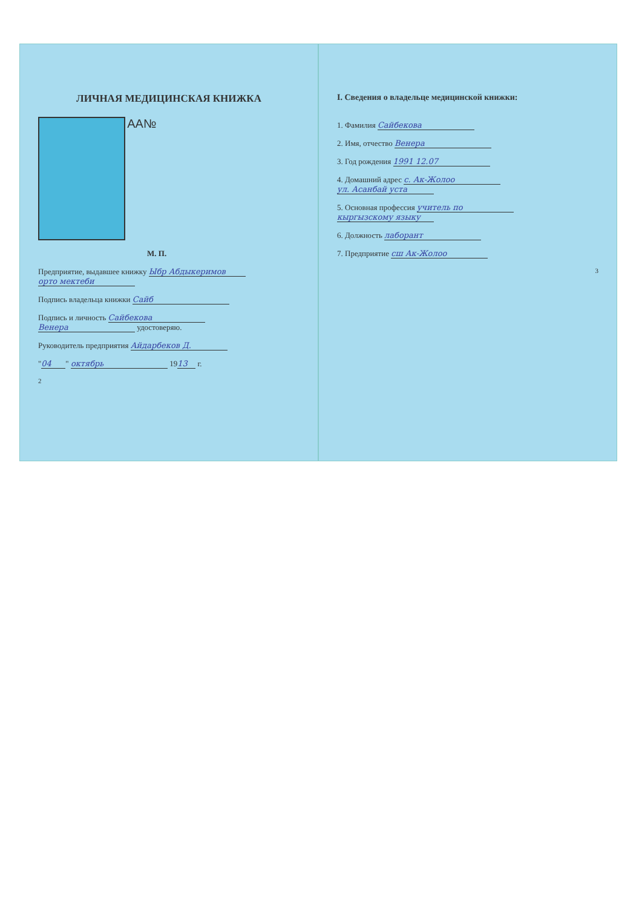ЛИЧНАЯ МЕДИЦИНСКАЯ КНИЖКА
AA№
М. П.
Предприятие, выдавшее книжку Ыбр Абдыкеримов
орто мектеби
Подпись владельца книжки Сайб
Подпись и личность Сайбекова
Венера удостоверяю.
Руководитель предприятия Айдарбеков Д.
" 04 " октябрь 19 13 г.
2
I. Сведения о владельце медицинской книжки:
1. Фамилия Сайбекова
2. Имя, отчество Венера
3. Год рождения 1991 12.07
4. Домашний адрес с. Ак-Жолоо
ул. Асанбай уста
5. Основная профессия учитель по
кыргызскому языку
6. Должность лаборант
7. Предприятие сш Ак-Жолоо
3